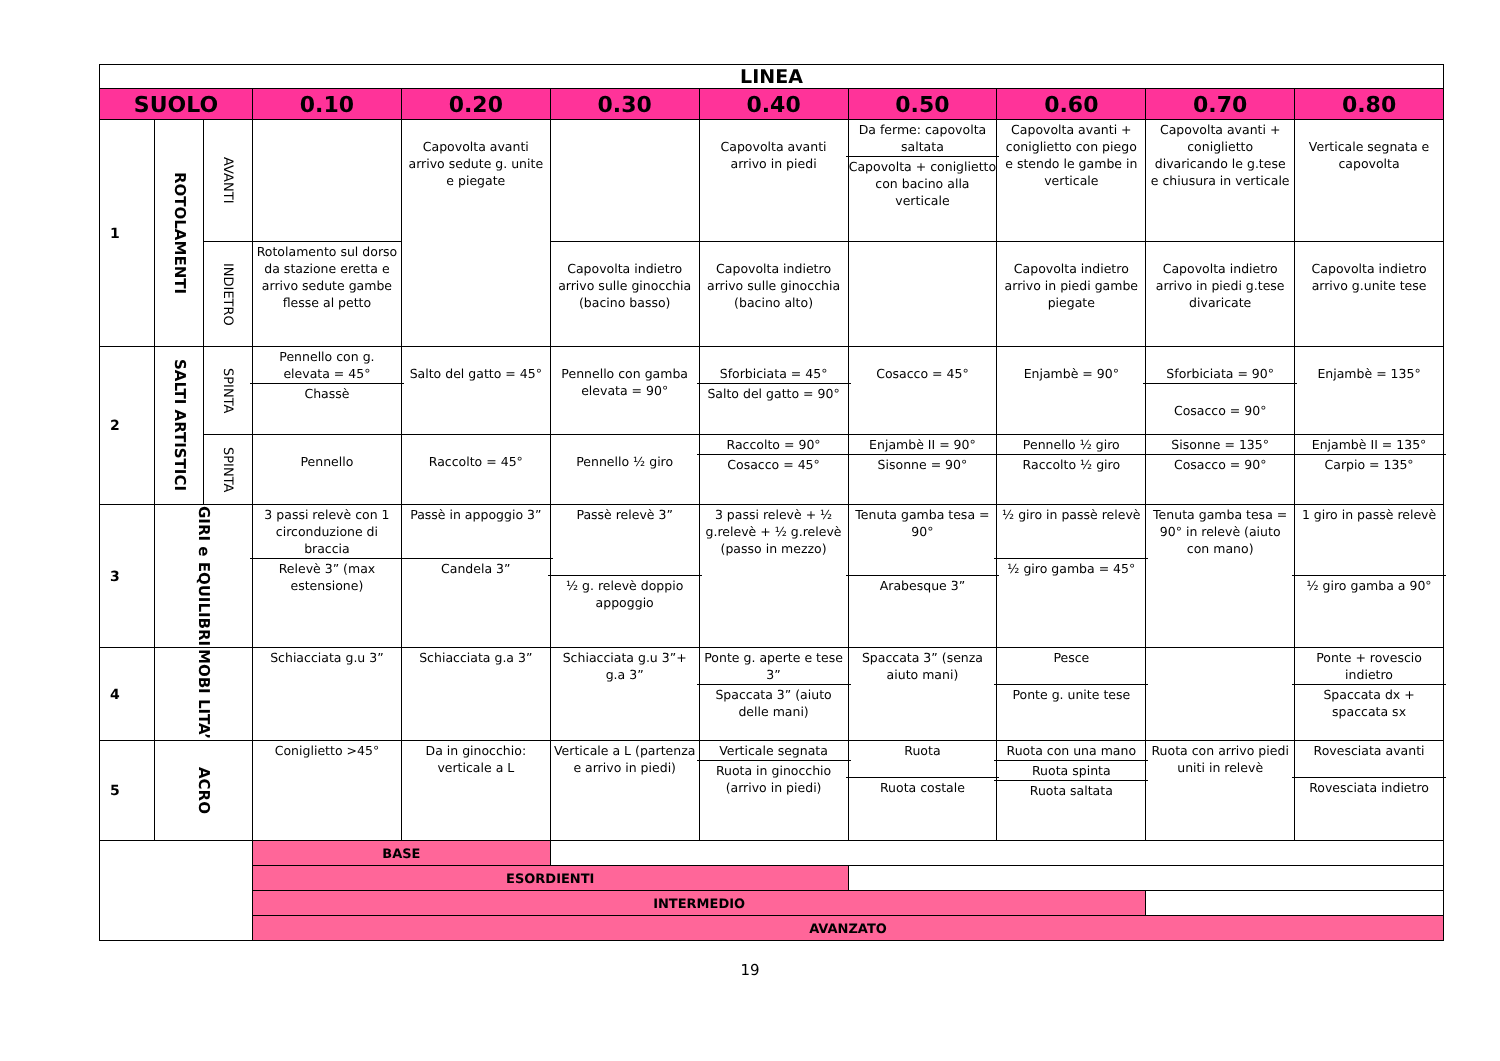| LINEA | | | | | | | | | | |
| --- | --- | --- | --- | --- | --- | --- | --- | --- | --- | --- |
| SUOLO | | | 0.10 | 0.20 | 0.30 | 0.40 | 0.50 | 0.60 | 0.70 | 0.80 |
| 1 | ROTOLAMENTI | AVANTI | | Capovolta avanti arrivo sedute g. unite e piegate | | Capovolta avanti arrivo in piedi | Da ferme: capovolta saltata Capovolta + coniglietto con bacino alla verticale | Capovolta avanti + coniglietto con piego e stendo le gambe in verticale | Capovolta avanti + coniglietto divaricando le g.tese e chiusura in verticale | Verticale segnata e capovolta |
| | | INDIETRO | Rotolamento sul dorso da stazione eretta e arrivo sedute gambe flesse al petto | | Capovolta indietro arrivo sulle ginocchia (bacino basso) | Capovolta indietro arrivo sulle ginocchia (bacino alto) | | Capovolta indietro arrivo in piedi gambe piegate | Capovolta indietro arrivo in piedi g.tese divaricate | Capovolta indietro arrivo g.unite tese |
| 2 | SALTI ARTISTICI | SPINTA | Pennello con g. elevata = 45° Chassè | Salto del gatto = 45° | Pennello con gamba elevata = 90° | Sforbiciata = 45° Salto del gatto = 90° | Cosacco = 45° | Enjambè = 90° | Sforbiciata = 90° Cosacco = 90° | Enjambè = 135° |
| | | SPINTA | Pennello | Raccolto = 45° | Pennello ½ giro | Raccolto = 90° Cosacco = 45° | Enjambè II = 90° Sisonne = 90° | Pennello ½ giro Raccolto ½ giro | Sisonne = 135° Cosacco = 90° | Enjambè II = 135° Carpio = 135° |
| 3 | GIRI e EQUILIBRI | | 3 passi relevè con 1 circonduzione di braccia Relevè 3” (max estensione) | Passè in appoggio 3” Candela 3” | Passè relevè 3” ½ g. relevè doppio appoggio | 3 passi relevè + ½ g.relevè + ½ g.relevè (passo in mezzo) | Tenuta gamba tesa = 90° Arabesque 3” | ½ giro in passè relevè ½ giro gamba = 45° | Tenuta gamba tesa = 90° in relevè (aiuto con mano) | 1 giro in passè relevè ½ giro gamba a 90° |
| 4 | MOBI LITA’ | | Schiacciata g.u 3” | Schiacciata g.a 3” | Schiacciata g.u 3”+ g.a 3” | Ponte g. aperte e tese 3” Spaccata 3” (aiuto delle mani) | Spaccata 3” (senza aiuto mani) | Pesce Ponte g. unite tese | | Ponte + rovescio indietro Spaccata dx + spaccata sx |
| 5 | ACRO | | Coniglietto >45° | Da in ginocchio: verticale a L | Verticale a L (partenza e arrivo in piedi) | Verticale segnata Ruota in ginocchio (arrivo in piedi) | Ruota Ruota costale | Ruota con una mano Ruota spinta Ruota saltata | Ruota con arrivo piedi uniti in relevè | Rovesciata avanti Rovesciata indietro |
| | | | BASE | | | | | | | |
| | | | ESORDIENTI | | | | | | | |
| | | | INTERMEDIO | | | | | | | |
| | | | AVANZATO | | | | | | | |
19